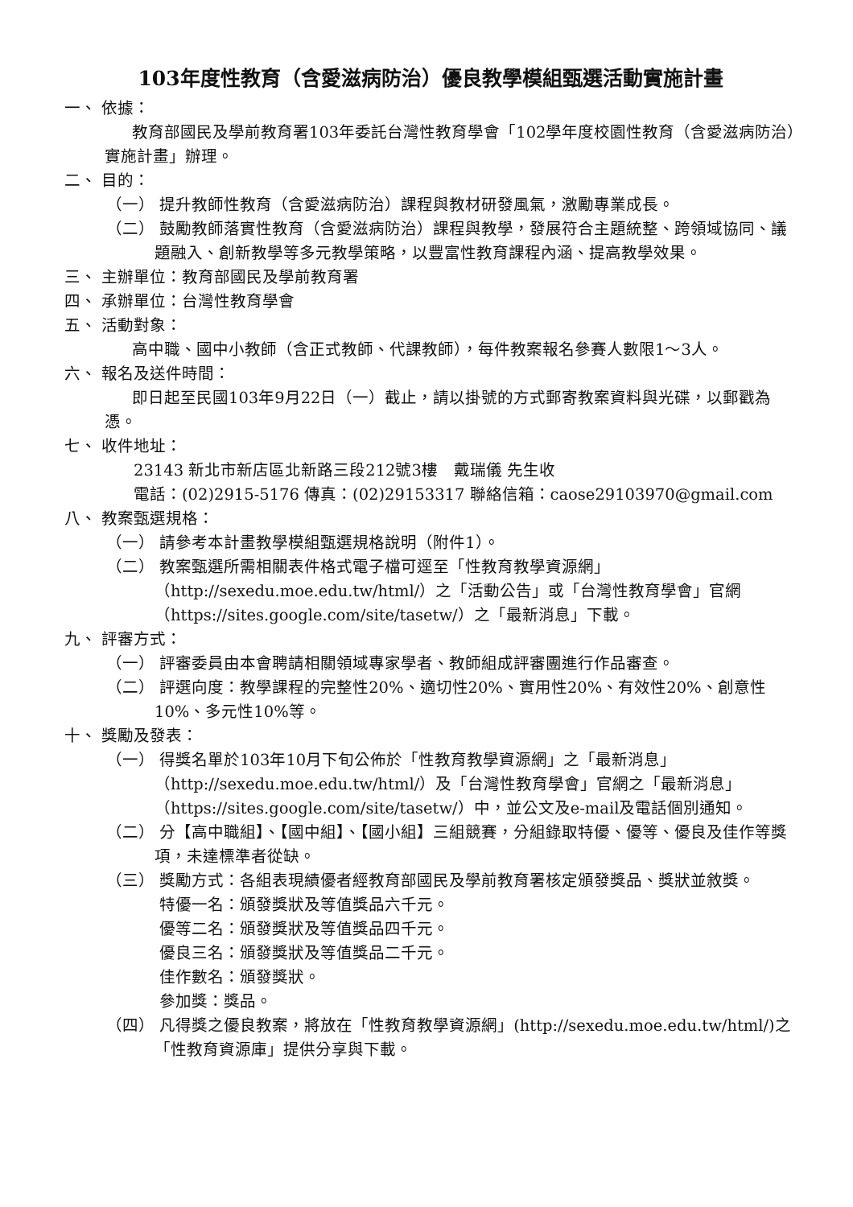103年度性教育（含愛滋病防治）優良教學模組甄選活動實施計畫
一、 依據：
教育部國民及學前教育署103年委託台灣性教育學會「102學年度校園性教育（含愛滋病防治）實施計畫」辦理。
二、 目的：
（一） 提升教師性教育（含愛滋病防治）課程與教材研發風氣，激勵專業成長。
（二） 鼓勵教師落實性教育（含愛滋病防治）課程與教學，發展符合主題統整、跨領域協同、議題融入、創新教學等多元教學策略，以豐富性教育課程內涵、提高教學效果。
三、 主辦單位：教育部國民及學前教育署
四、 承辦單位：台灣性教育學會
五、 活動對象：
高中職、國中小教師（含正式教師、代課教師），每件教案報名參賽人數限1～3人。
六、 報名及送件時間：
即日起至民國103年9月22日（一）截止，請以掛號的方式郵寄教案資料與光碟，以郵戳為憑。
七、 收件地址：
23143 新北市新店區北新路三段212號3樓　戴瑞儀 先生收
電話：(02)2915-5176 傳真：(02)29153317 聯絡信箱：caose29103970@gmail.com
八、 教案甄選規格：
（一） 請參考本計畫教學模組甄選規格說明（附件1）。
（二） 教案甄選所需相關表件格式電子檔可逕至「性教育教學資源網」（http://sexedu.moe.edu.tw/html/）之「活動公告」或「台灣性教育學會」官網（https://sites.google.com/site/tasetw/）之「最新消息」下載。
九、 評審方式：
（一） 評審委員由本會聘請相關領域專家學者、教師組成評審團進行作品審查。
（二） 評選向度：教學課程的完整性20%、適切性20%、實用性20%、有效性20%、創意性10%、多元性10%等。
十、 獎勵及發表：
（一） 得獎名單於103年10月下旬公佈於「性教育教學資源網」之「最新消息」（http://sexedu.moe.edu.tw/html/）及「台灣性教育學會」官網之「最新消息」（https://sites.google.com/site/tasetw/）中，並公文及e-mail及電話個別通知。
（二） 分【高中職組】、【國中組】、【國小組】三組競賽，分組錄取特優、優等、優良及佳作等獎項，未達標準者從缺。
（三） 獎勵方式：各組表現績優者經教育部國民及學前教育署核定頒發獎品、獎狀並敘獎。
特優一名：頒發獎狀及等值獎品六千元。
優等二名：頒發獎狀及等值獎品四千元。
優良三名：頒發獎狀及等值獎品二千元。
佳作數名：頒發獎狀。
參加獎：獎品。
（四） 凡得獎之優良教案，將放在「性教育教學資源網」(http://sexedu.moe.edu.tw/html/)之「性教育資源庫」提供分享與下載。